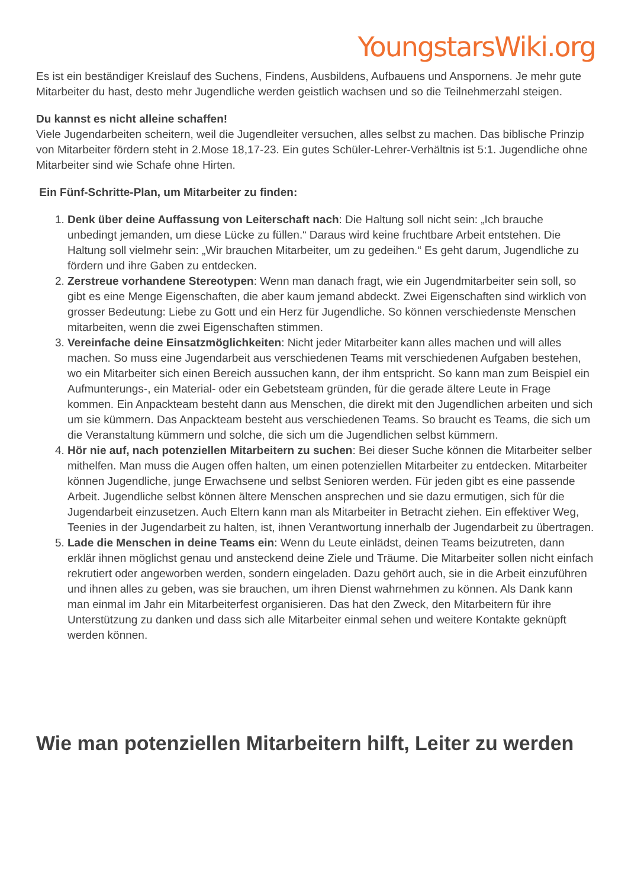YoungstarsWiki.org
Es ist ein beständiger Kreislauf des Suchens, Findens, Ausbildens, Aufbauens und Anspornens. Je mehr gute Mitarbeiter du hast, desto mehr Jugendliche werden geistlich wachsen und so die Teilnehmerzahl steigen.
Du kannst es nicht alleine schaffen!
Viele Jugendarbeiten scheitern, weil die Jugendleiter versuchen, alles selbst zu machen. Das biblische Prinzip von Mitarbeiter fördern steht in 2.Mose 18,17-23. Ein gutes Schüler-Lehrer-Verhältnis ist 5:1. Jugendliche ohne Mitarbeiter sind wie Schafe ohne Hirten.
Ein Fünf-Schritte-Plan, um Mitarbeiter zu finden:
1. Denk über deine Auffassung von Leiterschaft nach: Die Haltung soll nicht sein: „Ich brauche unbedingt jemanden, um diese Lücke zu füllen.“ Daraus wird keine fruchtbare Arbeit entstehen. Die Haltung soll vielmehr sein: „Wir brauchen Mitarbeiter, um zu gedeihen.“ Es geht darum, Jugendliche zu fördern und ihre Gaben zu entdecken.
2. Zerstreue vorhandene Stereotypen: Wenn man danach fragt, wie ein Jugendmitarbeiter sein soll, so gibt es eine Menge Eigenschaften, die aber kaum jemand abdeckt. Zwei Eigenschaften sind wirklich von grosser Bedeutung: Liebe zu Gott und ein Herz für Jugendliche. So können verschiedenste Menschen mitarbeiten, wenn die zwei Eigenschaften stimmen.
3. Vereinfache deine Einsatzmöglichkeiten: Nicht jeder Mitarbeiter kann alles machen und will alles machen. So muss eine Jugendarbeit aus verschiedenen Teams mit verschiedenen Aufgaben bestehen, wo ein Mitarbeiter sich einen Bereich aussuchen kann, der ihm entspricht. So kann man zum Beispiel ein Aufmunterungs-, ein Material- oder ein Gebetsteam gründen, für die gerade ältere Leute in Frage kommen. Ein Anpackteam besteht dann aus Menschen, die direkt mit den Jugendlichen arbeiten und sich um sie kümmern. Das Anpackteam besteht aus verschiedenen Teams. So braucht es Teams, die sich um die Veranstaltung kümmern und solche, die sich um die Jugendlichen selbst kümmern.
4. Hör nie auf, nach potenziellen Mitarbeitern zu suchen: Bei dieser Suche können die Mitarbeiter selber mithelfen. Man muss die Augen offen halten, um einen potenziellen Mitarbeiter zu entdecken. Mitarbeiter können Jugendliche, junge Erwachsene und selbst Senioren werden. Für jeden gibt es eine passende Arbeit. Jugendliche selbst können ältere Menschen ansprechen und sie dazu ermutigen, sich für die Jugendarbeit einzusetzen. Auch Eltern kann man als Mitarbeiter in Betracht ziehen. Ein effektiver Weg, Teenies in der Jugendarbeit zu halten, ist, ihnen Verantwortung innerhalb der Jugendarbeit zu übertragen.
5. Lade die Menschen in deine Teams ein: Wenn du Leute einlädst, deinen Teams beizutreten, dann erklär ihnen möglichst genau und ansteckend deine Ziele und Träume. Die Mitarbeiter sollen nicht einfach rekrutiert oder angeworben werden, sondern eingeladen. Dazu gehört auch, sie in die Arbeit einzuführen und ihnen alles zu geben, was sie brauchen, um ihren Dienst wahrnehmen zu können. Als Dank kann man einmal im Jahr ein Mitarbeiterfest organisieren. Das hat den Zweck, den Mitarbeitern für ihre Unterstützung zu danken und dass sich alle Mitarbeiter einmal sehen und weitere Kontakte geknüpft werden können.
Wie man potenziellen Mitarbeitern hilft, Leiter zu werden